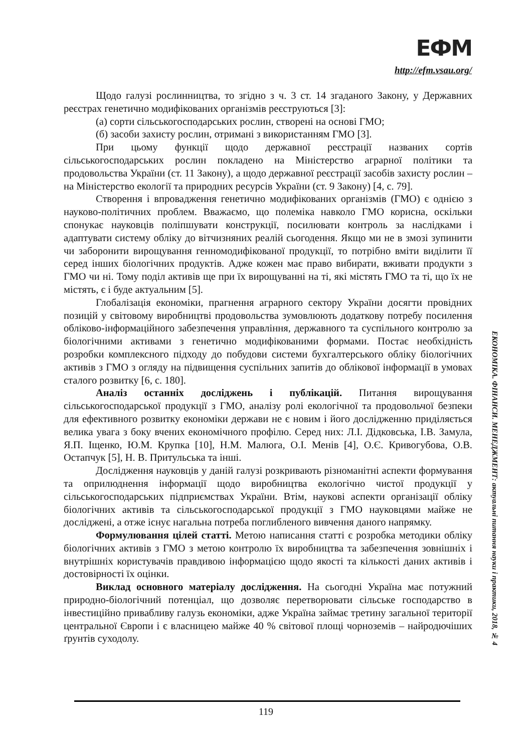ЕФМ
http://efm.vsau.org/
Щодо галузі рослинництва, то згідно з ч. 3 ст. 14 згаданого Закону, у Державних реєстрах генетично модифікованих організмів реєструються [3]:
(а) сорти сільськогосподарських рослин, створені на основі ГМО;
(б) засоби захисту рослин, отримані з використанням ГМО [3].
При цьому функції щодо державної реєстрації названих сортів сільськогосподарських рослин покладено на Міністерство аграрної політики та продовольства України (ст. 11 Закону), а щодо державної реєстрації засобів захисту рослин – на Міністерство екології та природних ресурсів України (ст. 9 Закону) [4, с. 79].
Створення і впровадження генетично модифікованих організмів (ГМО) є однією з науково-політичних проблем. Вважаємо, що полеміка навколо ГМО корисна, оскільки спонукає науковців поліпшувати конструкції, посилювати контроль за наслідками і адаптувати систему обліку до вітчизняних реалій сьогодення. Якщо ми не в змозі зупинити чи заборонити вирощування генномодифікованої продукції, то потрібно вміти виділити її серед інших біологічних продуктів. Адже кожен має право вибирати, вживати продукти з ГМО чи ні. Тому поділ активів ще при їх вирощуванні на ті, які містять ГМО та ті, що їх не містять, є і буде актуальним [5].
Глобалізація економіки, прагнення аграрного сектору України досягти провідних позицій у світовому виробництві продовольства зумовлюють додаткову потребу посилення обліково-інформаційного забезпечення управління, державного та суспільного контролю за біологічними активами з генетично модифікованими формами. Постає необхідність розробки комплексного підходу до побудови системи бухгалтерського обліку біологічних активів з ГМО з огляду на підвищення суспільних запитів до облікової інформації в умовах сталого розвитку [6, с. 180].
Аналіз останніх досліджень і публікацій. Питання вирощування сільськогосподарської продукції з ГМО, аналізу ролі екологічної та продовольчої безпеки для ефективного розвитку економіки держави не є новим і його дослідженню приділяється велика увага з боку вчених економічного профілю. Серед них: Л.І. Дідковська, І.В. Замула, Я.П. Іщенко, Ю.М. Крупка [10], Н.М. Малюга, О.І. Менів [4], О.Є. Кривогубова, О.В. Остапчук [5], Н. В. Притульська та інші.
Дослідження науковців у даній галузі розкривають різноманітні аспекти формування та оприлюднення інформації щодо виробництва екологічно чистої продукції у сільськогосподарських підприємствах України. Втім, наукові аспекти організації обліку біологічних активів та сільськогосподарської продукції з ГМО науковцями майже не досліджені, а отже існує нагальна потреба поглибленого вивчення даного напрямку.
Формулювання цілей статті. Метою написання статті є розробка методики обліку біологічних активів з ГМО з метою контролю їх виробництва та забезпечення зовнішніх і внутрішніх користувачів правдивою інформацією щодо якості та кількості даних активів і достовірності їх оцінки.
Виклад основного матеріалу дослідження. На сьогодні Україна має потужний природно-біологічний потенціал, що дозволяє перетворювати сільське господарство в інвестиційно привабливу галузь економіки, адже Україна займає третину загальної території центральної Європи і є власницею майже 40 % світової площі чорноземів – найродючіших ґрунтів суходолу.
ЕКОНОМІКА. ФІНАНСИ. МЕНЕДЖМЕНТ: актуальні питання науки і практики, 2018, № 4
119